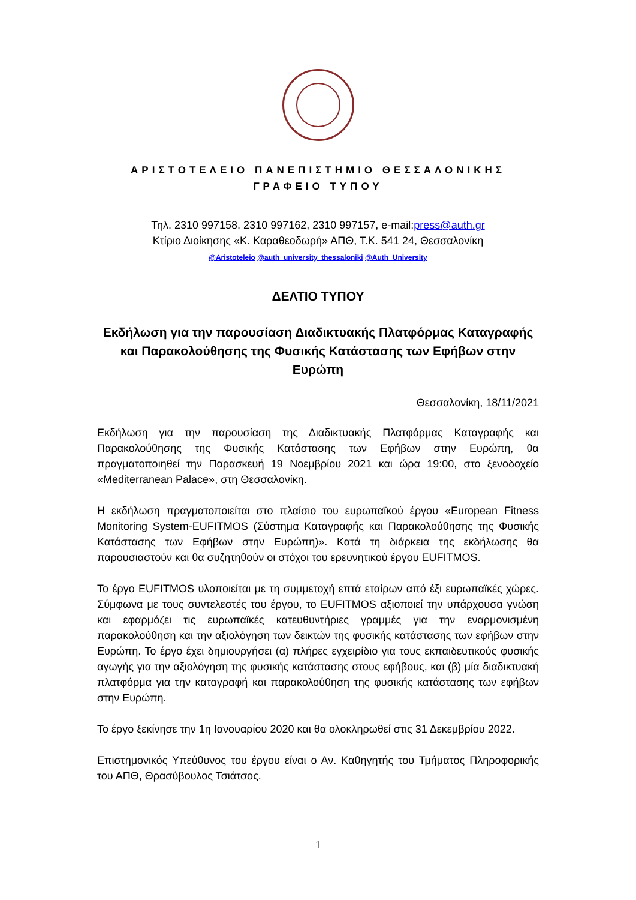ΑΡΙΣΤΟΤΕΛΕΙΟ ΠΑΝΕΠΙΣΤΗΜΙΟ ΘΕΣΣΑΛΟΝΙΚΗΣ
ΓΡΑΦΕΙΟ ΤΥΠΟΥ
Τηλ. 2310 997158, 2310 997162, 2310 997157, e-mail:press@auth.gr
Κτίριο Διοίκησης «Κ. Καραθεοδωρή» ΑΠΘ, Τ.Κ. 541 24, Θεσσαλονίκη
@Aristoteleio @auth_university_thessaloniki @Auth_University
ΔΕΛΤΙΟ ΤΥΠΟΥ
Εκδήλωση για την παρουσίαση Διαδικτυακής Πλατφόρμας Καταγραφής και Παρακολούθησης της Φυσικής Κατάστασης των Εφήβων στην Ευρώπη
Θεσσαλονίκη, 18/11/2021
Εκδήλωση για την παρουσίαση της Διαδικτυακής Πλατφόρμας Καταγραφής και Παρακολούθησης της Φυσικής Κατάστασης των Εφήβων στην Ευρώπη, θα πραγματοποιηθεί την Παρασκευή 19 Νοεμβρίου 2021 και ώρα 19:00, στο ξενοδοχείο «Mediterranean Palace», στη Θεσσαλονίκη.
Η εκδήλωση πραγματοποιείται στο πλαίσιο του ευρωπαϊκού έργου «European Fitness Monitoring System-EUFITMOS (Σύστημα Καταγραφής και Παρακολούθησης της Φυσικής Κατάστασης των Εφήβων στην Ευρώπη)». Κατά τη διάρκεια της εκδήλωσης θα παρουσιαστούν και θα συζητηθούν οι στόχοι του ερευνητικού έργου EUFITMOS.
Το έργο EUFITMOS υλοποιείται με τη συμμετοχή επτά εταίρων από έξι ευρωπαϊκές χώρες. Σύμφωνα με τους συντελεστές του έργου, το EUFITMOS αξιοποιεί την υπάρχουσα γνώση και εφαρμόζει τις ευρωπαϊκές κατευθυντήριες γραμμές για την εναρμονισμένη παρακολούθηση και την αξιολόγηση των δεικτών της φυσικής κατάστασης των εφήβων στην Ευρώπη. Το έργο έχει δημιουργήσει (α) πλήρες εγχειρίδιο για τους εκπαιδευτικούς φυσικής αγωγής για την αξιολόγηση της φυσικής κατάστασης στους εφήβους, και (β) μία διαδικτυακή πλατφόρμα για την καταγραφή και παρακολούθηση της φυσικής κατάστασης των εφήβων στην Ευρώπη.
Το έργο ξεκίνησε την 1η Ιανουαρίου 2020 και θα ολοκληρωθεί στις 31 Δεκεμβρίου 2022.
Επιστημονικός Υπεύθυνος του έργου είναι ο Αν. Καθηγητής του Τμήματος Πληροφορικής του ΑΠΘ, Θρασύβουλος Τσιάτσος.
1